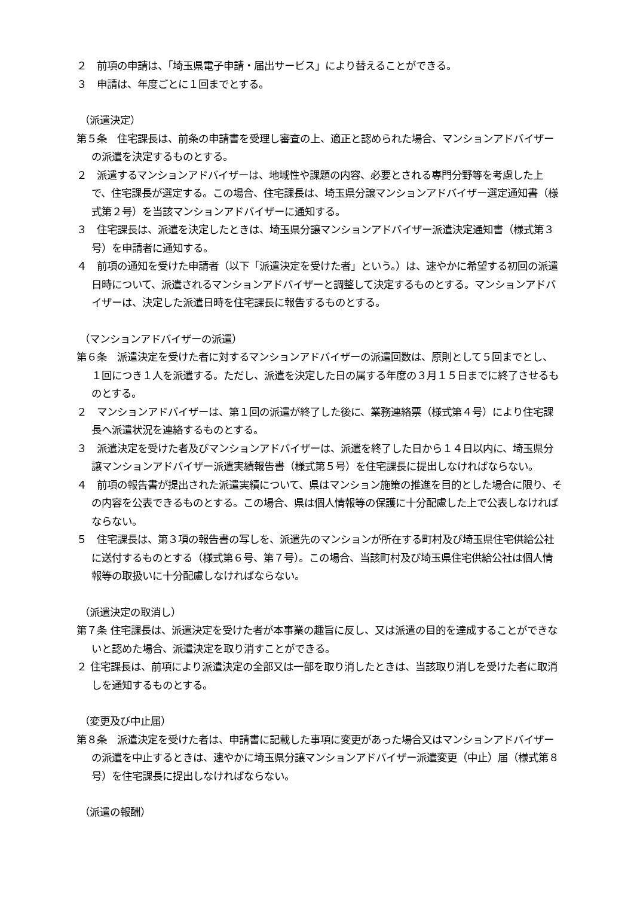２　前項の申請は、「埼玉県電子申請・届出サービス」により替えることができる。
３　申請は、年度ごとに１回までとする。
（派遣決定）
第５条　住宅課長は、前条の申請書を受理し審査の上、適正と認められた場合、マンションアドバイザーの派遣を決定するものとする。
２　派遣するマンションアドバイザーは、地域性や課題の内容、必要とされる専門分野等を考慮した上で、住宅課長が選定する。この場合、住宅課長は、埼玉県分譲マンションアドバイザー選定通知書（様式第２号）を当該マンションアドバイザーに通知する。
３　住宅課長は、派遣を決定したときは、埼玉県分譲マンションアドバイザー派遣決定通知書（様式第３号）を申請者に通知する。
４　前項の通知を受けた申請者（以下「派遣決定を受けた者」という。）は、速やかに希望する初回の派遣日時について、派遣されるマンションアドバイザーと調整して決定するものとする。マンションアドバイザーは、決定した派遣日時を住宅課長に報告するものとする。
（マンションアドバイザーの派遣）
第６条　派遣決定を受けた者に対するマンションアドバイザーの派遣回数は、原則として５回までとし、１回につき１人を派遣する。ただし、派遣を決定した日の属する年度の３月１５日までに終了させるものとする。
２　マンションアドバイザーは、第１回の派遣が終了した後に、業務連絡票（様式第４号）により住宅課長へ派遣状況を連絡するものとする。
３　派遣決定を受けた者及びマンションアドバイザーは、派遣を終了した日から１４日以内に、埼玉県分譲マンションアドバイザー派遣実績報告書（様式第５号）を住宅課長に提出しなければならない。
４　前項の報告書が提出された派遣実績について、県はマンション施策の推進を目的とした場合に限り、その内容を公表できるものとする。この場合、県は個人情報等の保護に十分配慮した上で公表しなければならない。
５　住宅課長は、第３項の報告書の写しを、派遣先のマンションが所在する町村及び埼玉県住宅供給公社に送付するものとする（様式第６号、第７号）。この場合、当該町村及び埼玉県住宅供給公社は個人情報等の取扱いに十分配慮しなければならない。
（派遣決定の取消し）
第７条 住宅課長は、派遣決定を受けた者が本事業の趣旨に反し、又は派遣の目的を達成することができないと認めた場合、派遣決定を取り消すことができる。
２ 住宅課長は、前項により派遣決定の全部又は一部を取り消したときは、当該取り消しを受けた者に取消しを通知するものとする。
（変更及び中止届）
第８条　派遣決定を受けた者は、申請書に記載した事項に変更があった場合又はマンションアドバイザーの派遣を中止するときは、速やかに埼玉県分譲マンションアドバイザー派遣変更（中止）届（様式第８号）を住宅課長に提出しなければならない。
（派遣の報酬）